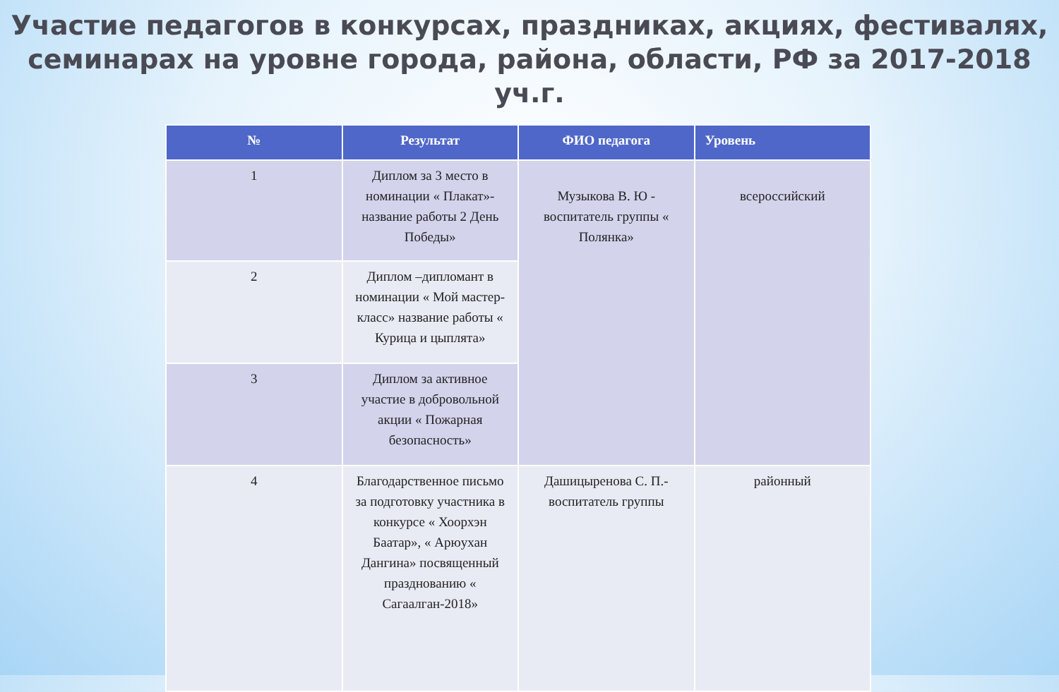Участие педагогов в конкурсах, праздниках, акциях, фестивалях,
семинарах на уровне города, района, области, РФ за 2017-2018 уч.г.
| № | Результат | ФИО педагога | Уровень |
| --- | --- | --- | --- |
| 1 | Диплом за 3 место в номинации « Плакат»-название работы 2 День Победы» | Музыкова В. Ю - воспитатель группы « Полянка» | всероссийский |
| 2 | Диплом –дипломант в номинации « Мой мастер-класс» название работы « Курица и цыплята» | | |
| 3 | Диплом за активное участие в добровольной акции « Пожарная безопасность» | | |
| 4 | Благодарственное письмо за подготовку участника в конкурсе « Хоорхэн Баатар», « Арюухан Дангина» посвященный празднованию « Сагаалган-2018» | Дашицыренова С. П.- воспитатель группы | районный |